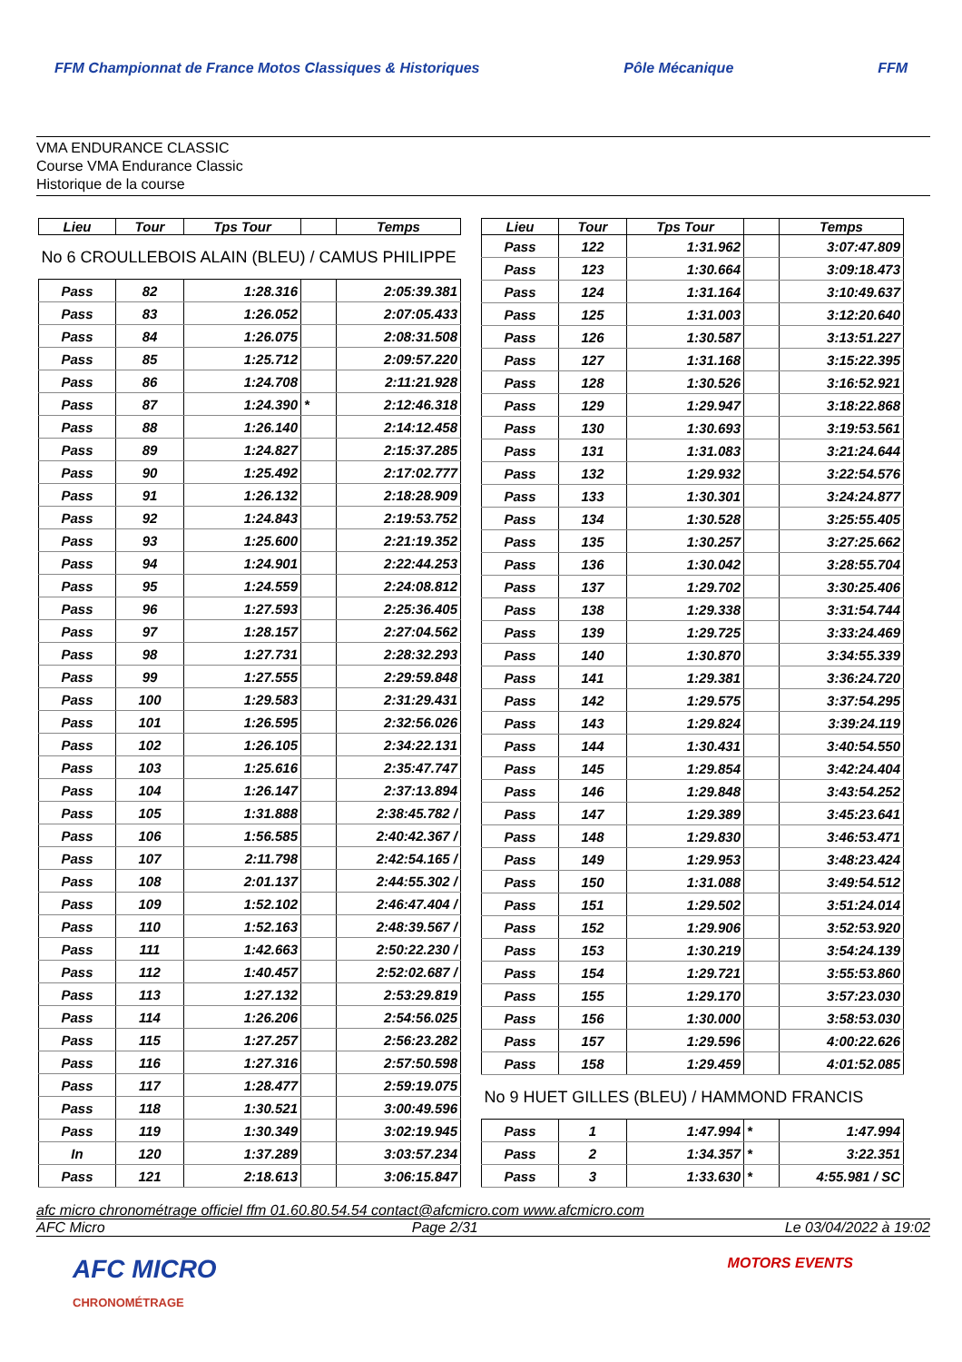FFM Championnat de France Motos Classiques & Historiques
Pôle Mécanique FFM
VMA ENDURANCE CLASSIC
Course VMA Endurance Classic
Historique de la course
| Lieu | Tour | Tps Tour | | Temps |
| --- | --- | --- | --- | --- |
| No 6 CROULLEBOIS ALAIN (BLEU) / CAMUS PHILIPPE | | | | |
| Pass | 82 | 1:28.316 | | 2:05:39.381 |
| Pass | 83 | 1:26.052 | | 2:07:05.433 |
| Pass | 84 | 1:26.075 | | 2:08:31.508 |
| Pass | 85 | 1:25.712 | | 2:09:57.220 |
| Pass | 86 | 1:24.708 | | 2:11:21.928 |
| Pass | 87 | 1:24.390 | * | 2:12:46.318 |
| Pass | 88 | 1:26.140 | | 2:14:12.458 |
| Pass | 89 | 1:24.827 | | 2:15:37.285 |
| Pass | 90 | 1:25.492 | | 2:17:02.777 |
| Pass | 91 | 1:26.132 | | 2:18:28.909 |
| Pass | 92 | 1:24.843 | | 2:19:53.752 |
| Pass | 93 | 1:25.600 | | 2:21:19.352 |
| Pass | 94 | 1:24.901 | | 2:22:44.253 |
| Pass | 95 | 1:24.559 | | 2:24:08.812 |
| Pass | 96 | 1:27.593 | | 2:25:36.405 |
| Pass | 97 | 1:28.157 | | 2:27:04.562 |
| Pass | 98 | 1:27.731 | | 2:28:32.293 |
| Pass | 99 | 1:27.555 | | 2:29:59.848 |
| Pass | 100 | 1:29.583 | | 2:31:29.431 |
| Pass | 101 | 1:26.595 | | 2:32:56.026 |
| Pass | 102 | 1:26.105 | | 2:34:22.131 |
| Pass | 103 | 1:25.616 | | 2:35:47.747 |
| Pass | 104 | 1:26.147 | | 2:37:13.894 |
| Pass | 105 | 1:31.888 | | 2:38:45.782 / |
| Pass | 106 | 1:56.585 | | 2:40:42.367 / |
| Pass | 107 | 2:11.798 | | 2:42:54.165 / |
| Pass | 108 | 2:01.137 | | 2:44:55.302 / |
| Pass | 109 | 1:52.102 | | 2:46:47.404 / |
| Pass | 110 | 1:52.163 | | 2:48:39.567 / |
| Pass | 111 | 1:42.663 | | 2:50:22.230 / |
| Pass | 112 | 1:40.457 | | 2:52:02.687 / |
| Pass | 113 | 1:27.132 | | 2:53:29.819 |
| Pass | 114 | 1:26.206 | | 2:54:56.025 |
| Pass | 115 | 1:27.257 | | 2:56:23.282 |
| Pass | 116 | 1:27.316 | | 2:57:50.598 |
| Pass | 117 | 1:28.477 | | 2:59:19.075 |
| Pass | 118 | 1:30.521 | | 3:00:49.596 |
| Pass | 119 | 1:30.349 | | 3:02:19.945 |
| In | 120 | 1:37.289 | | 3:03:57.234 |
| Pass | 121 | 2:18.613 | | 3:06:15.847 |
| Lieu | Tour | Tps Tour | | Temps |
| --- | --- | --- | --- | --- |
| Pass | 122 | 1:31.962 | | 3:07:47.809 |
| Pass | 123 | 1:30.664 | | 3:09:18.473 |
| Pass | 124 | 1:31.164 | | 3:10:49.637 |
| Pass | 125 | 1:31.003 | | 3:12:20.640 |
| Pass | 126 | 1:30.587 | | 3:13:51.227 |
| Pass | 127 | 1:31.168 | | 3:15:22.395 |
| Pass | 128 | 1:30.526 | | 3:16:52.921 |
| Pass | 129 | 1:29.947 | | 3:18:22.868 |
| Pass | 130 | 1:30.693 | | 3:19:53.561 |
| Pass | 131 | 1:31.083 | | 3:21:24.644 |
| Pass | 132 | 1:29.932 | | 3:22:54.576 |
| Pass | 133 | 1:30.301 | | 3:24:24.877 |
| Pass | 134 | 1:30.528 | | 3:25:55.405 |
| Pass | 135 | 1:30.257 | | 3:27:25.662 |
| Pass | 136 | 1:30.042 | | 3:28:55.704 |
| Pass | 137 | 1:29.702 | | 3:30:25.406 |
| Pass | 138 | 1:29.338 | | 3:31:54.744 |
| Pass | 139 | 1:29.725 | | 3:33:24.469 |
| Pass | 140 | 1:30.870 | | 3:34:55.339 |
| Pass | 141 | 1:29.381 | | 3:36:24.720 |
| Pass | 142 | 1:29.575 | | 3:37:54.295 |
| Pass | 143 | 1:29.824 | | 3:39:24.119 |
| Pass | 144 | 1:30.431 | | 3:40:54.550 |
| Pass | 145 | 1:29.854 | | 3:42:24.404 |
| Pass | 146 | 1:29.848 | | 3:43:54.252 |
| Pass | 147 | 1:29.389 | | 3:45:23.641 |
| Pass | 148 | 1:29.830 | | 3:46:53.471 |
| Pass | 149 | 1:29.953 | | 3:48:23.424 |
| Pass | 150 | 1:31.088 | | 3:49:54.512 |
| Pass | 151 | 1:29.502 | | 3:51:24.014 |
| Pass | 152 | 1:29.906 | | 3:52:53.920 |
| Pass | 153 | 1:30.219 | | 3:54:24.139 |
| Pass | 154 | 1:29.721 | | 3:55:53.860 |
| Pass | 155 | 1:29.170 | | 3:57:23.030 |
| Pass | 156 | 1:30.000 | | 3:58:53.030 |
| Pass | 157 | 1:29.596 | | 4:00:22.626 |
| Pass | 158 | 1:29.459 | | 4:01:52.085 |
| No 9 HUET GILLES (BLEU) / HAMMOND FRANCIS | | | | |
| Pass | 1 | 1:47.994 | * | 1:47.994 |
| Pass | 2 | 1:34.357 | * | 3:22.351 |
| Pass | 3 | 1:33.630 | * | 4:55.981 / SC |
afc micro chronométrage officiel ffm 01.60.80.54.54 contact@afcmicro.com www.afcmicro.com
AFC Micro Page 2/31 Le 03/04/2022 à 19:02
AFC MICRO
CHRONOMÉTRAGE
MOTORS EVENTS